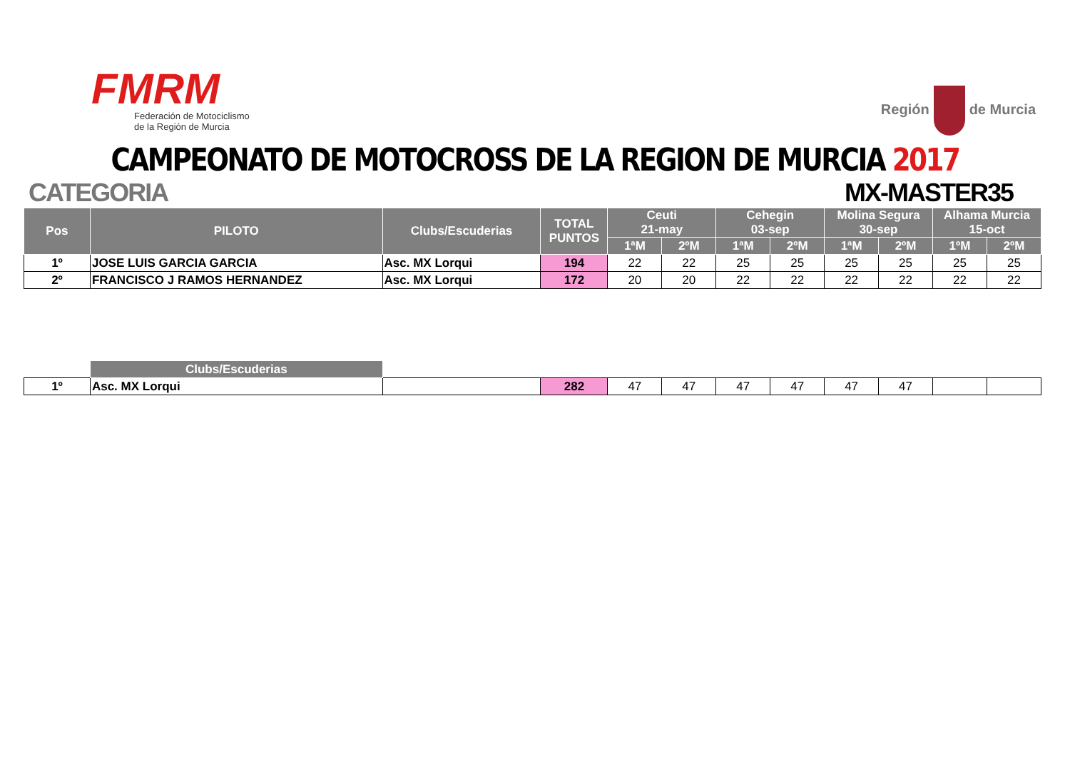FMRM
Federación de Motociclismo
de la Región de Murcia
Región de Murcia
CAMPEONATO DE MOTOCROSS DE LA REGION DE MURCIA 2017
CATEGORIA MX-MASTER35
| Pos | PILOTO | Clubs/Escuderias | TOTAL PUNTOS | Ceuti 21-may | | Cehegin 03-sep | | Molina Segura 30-sep | | Alhama Murcia 15-oct | |
| --- | --- | --- | --- | --- | --- | --- | --- | --- | --- | --- | --- |
| | | | | 1ªM | 2ºM | 1ªM | 2ºM | 1ªM | 2ºM | 1ºM | 2ºM |
| 1º | JOSE LUIS GARCIA GARCIA | Asc. MX Lorqui | 194 | 22 | 22 | 25 | 25 | 25 | 25 | 25 | 25 |
| 2º | FRANCISCO J RAMOS HERNANDEZ | Asc. MX Lorqui | 172 | 20 | 20 | 22 | 22 | 22 | 22 | 22 | 22 |
| | Clubs/Escuderias | | | | | | | | | | |
| 1º | Asc. MX Lorqui | | 282 | 47 | 47 | 47 | 47 | 47 | 47 | | |